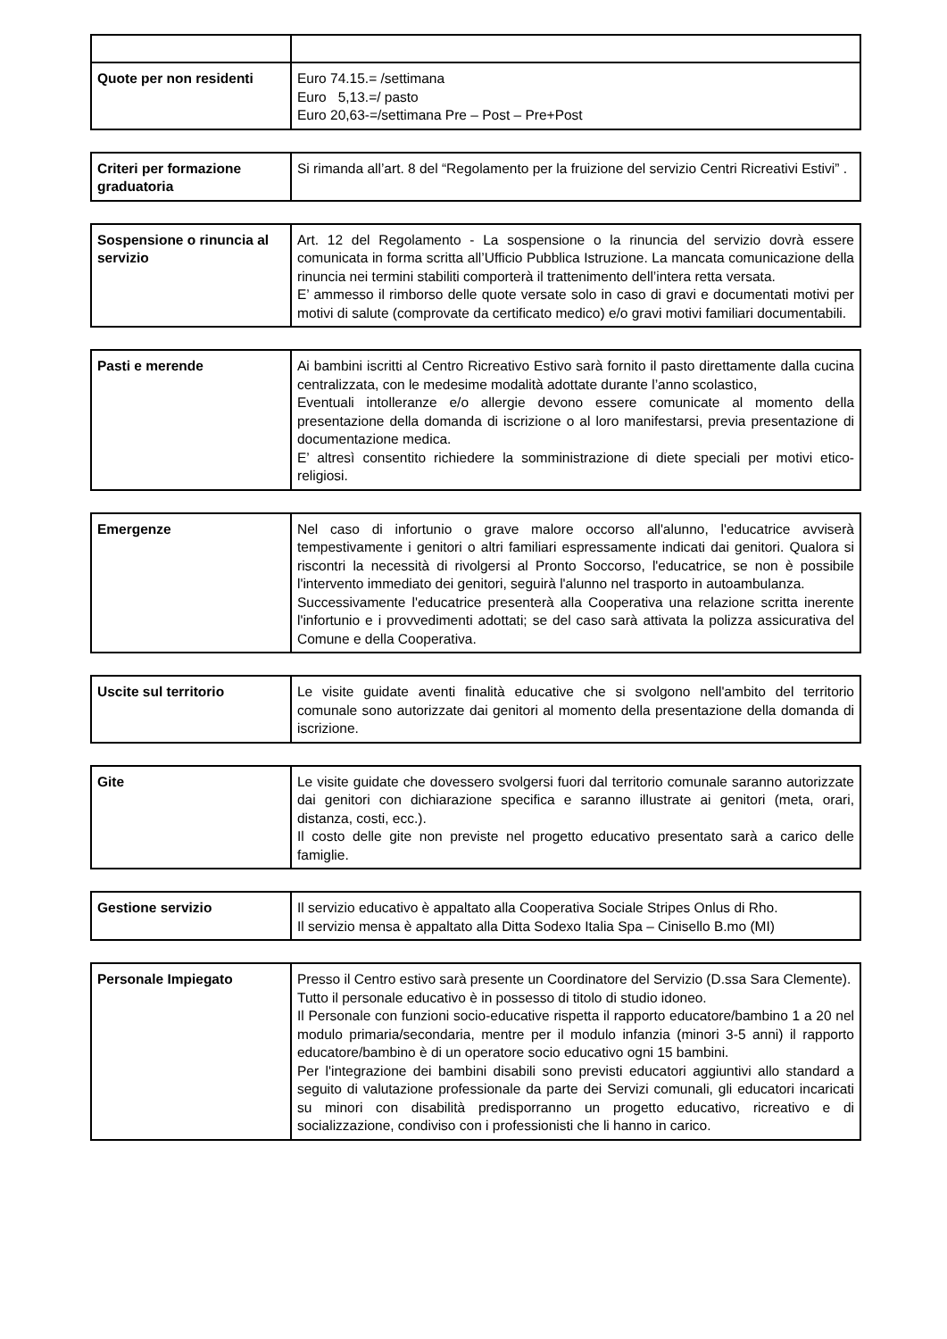| Quote per non residenti | Euro 74.15.= /settimana Euro 5,13.=/ pasto Euro 20,63-=/settimana Pre – Post – Pre+Post |
| Criteri per formazione graduatoria | Si rimanda all’art. 8 del “Regolamento per la fruizione del servizio Centri Ricreativi Estivi” . |
| Sospensione o rinuncia al servizio | Art. 12 del Regolamento - La sospensione o la rinuncia del servizio dovrà essere comunicata in forma scritta all’Ufficio Pubblica Istruzione. La mancata comunicazione della rinuncia nei termini stabiliti comporterà il trattenimento dell’intera retta versata. E’ ammesso il rimborso delle quote versate solo in caso di gravi e documentati motivi per motivi di salute (comprovate da certificato medico) e/o gravi motivi familiari documentabili. |
| Pasti e merende | Ai bambini iscritti al Centro Ricreativo Estivo sarà fornito il pasto direttamente dalla cucina centralizzata, con le medesime modalità adottate durante l’anno scolastico, Eventuali intolleranze e/o allergie devono essere comunicate al momento della presentazione della domanda di iscrizione o al loro manifestarsi, previa presentazione di documentazione medica. E’ altresì consentito richiedere la somministrazione di diete speciali per motivi etico-religiosi. |
| Emergenze | Nel caso di infortunio o grave malore occorso all'alunno, l'educatrice avviserà tempestivamente i genitori o altri familiari espressamente indicati dai genitori. Qualora si riscontri la necessità di rivolgersi al Pronto Soccorso, l'educatrice, se non è possibile l'intervento immediato dei genitori, seguirà l'alunno nel trasporto in autoambulanza. Successivamente l'educatrice presenterà alla Cooperativa una relazione scritta inerente l'infortunio e i provvedimenti adottati; se del caso sarà attivata la polizza assicurativa del Comune e della Cooperativa. |
| Uscite sul territorio | Le visite guidate aventi finalità educative che si svolgono nell'ambito del territorio comunale sono autorizzate dai genitori al momento della presentazione della domanda di iscrizione. |
| Gite | Le visite guidate che dovessero svolgersi fuori dal territorio comunale saranno autorizzate dai genitori con dichiarazione specifica e saranno illustrate ai genitori (meta, orari, distanza, costi, ecc.). Il costo delle gite non previste nel progetto educativo presentato sarà a carico delle famiglie. |
| Gestione servizio | Il servizio educativo è appaltato alla Cooperativa Sociale Stripes Onlus di Rho. Il servizio mensa è appaltato alla Ditta Sodexo Italia Spa – Cinisello B.mo (MI) |
| Personale Impiegato | Presso il Centro estivo sarà presente un Coordinatore del Servizio (D.ssa Sara Clemente). Tutto il personale educativo è in possesso di titolo di studio idoneo. Il Personale con funzioni socio-educative rispetta il rapporto educatore/bambino 1 a 20 nel modulo primaria/secondaria, mentre per il modulo infanzia (minori 3-5 anni) il rapporto educatore/bambino è di un operatore socio educativo ogni 15 bambini. Per l'integrazione dei bambini disabili sono previsti educatori aggiuntivi allo standard a seguito di valutazione professionale da parte dei Servizi comunali, gli educatori incaricati su minori con disabilità predisporranno un progetto educativo, ricreativo e di socializzazione, condiviso con i professionisti che li hanno in carico. |